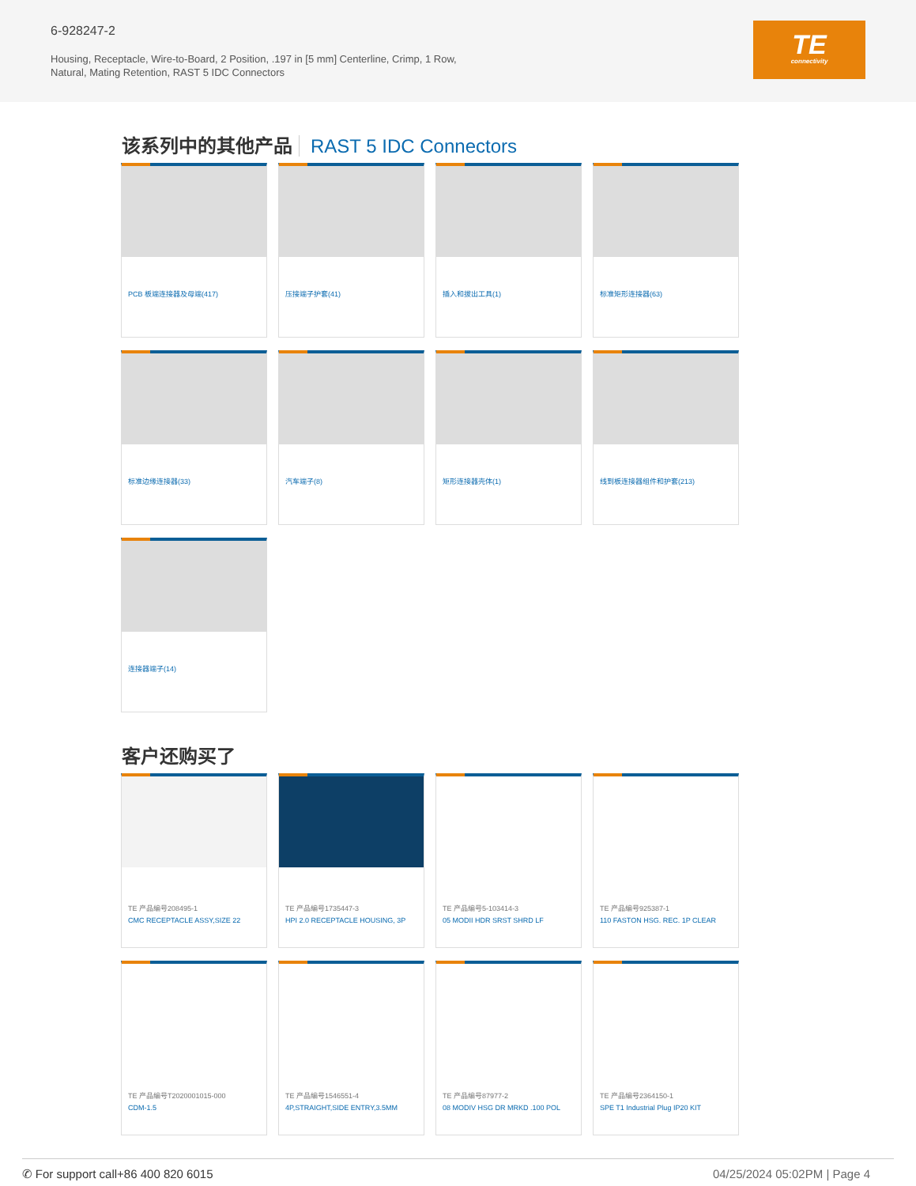6-928247-2
Housing, Receptacle, Wire-to-Board, 2 Position, .197 in [5 mm] Centerline, Crimp, 1 Row, Natural, Mating Retention, RAST 5 IDC Connectors
TE
connectivity
该系列中的其他产品 RAST 5 IDC Connectors
PCB 板端连接器及母端(417)
压接端子护套(41)
插入和拔出工具(1)
标准矩形连接器(63)
标准边缘连接器(33)
汽车端子(8)
矩形连接器壳体(1)
线到板连接器组件和护套(213)
连接器端子(14)
客户还购买了
TE 产品编号208495-1
CMC RECEPTACLE ASSY,SIZE 22
TE 产品编号1735447-3
HPI 2.0 RECEPTACLE HOUSING, 3P
TE 产品编号5-103414-3
05 MODII HDR SRST SHRD LF
TE 产品编号925387-1
110 FASTON HSG. REC. 1P CLEAR
TE 产品编号T2020001015-000
CDM-1.5
TE 产品编号1546551-4
4P,STRAIGHT,SIDE ENTRY,3.5MM
TE 产品编号87977-2
08 MODIV HSG DR MRKD .100 POL
TE 产品编号2364150-1
SPE T1 Industrial Plug IP20 KIT
✆ For support call+86 400 820 6015 04/25/2024 05:02PM | Page 4